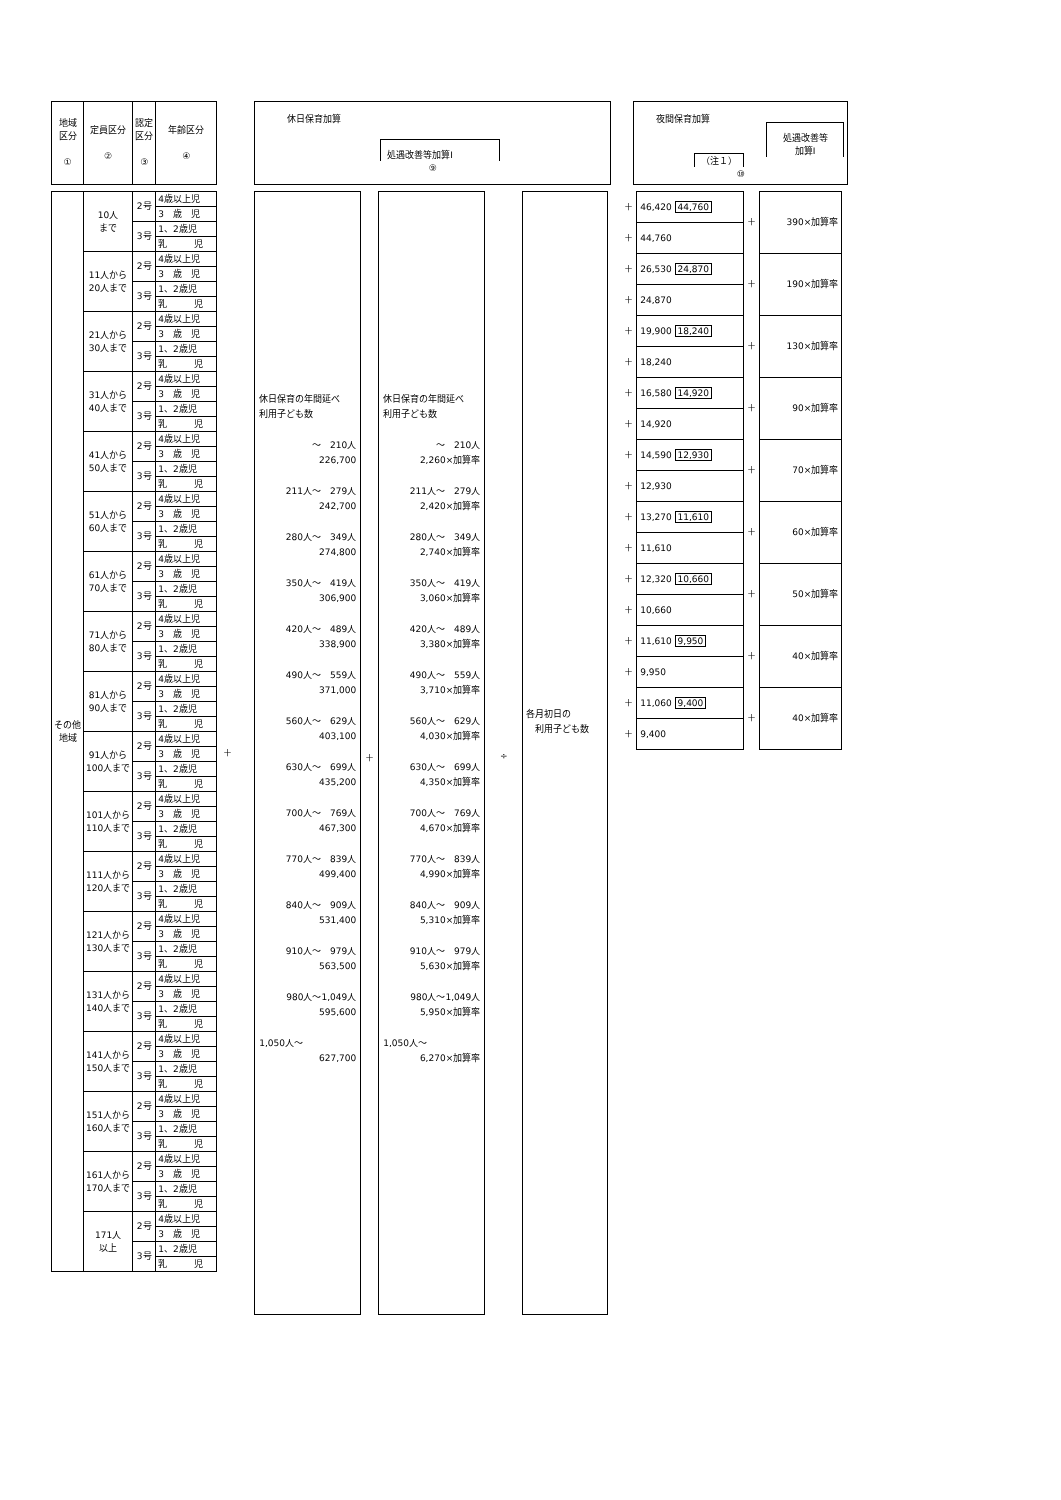| 地域 区分 ① | 定員区分 ② | 認定 区分 ③ | 年齢区分 ④ |
| --- | --- | --- | --- |
| その他 地域 | 10人 まで | 2号 | 4歳以上児 |
| | | | 3 歳 児 |
| | | 3号 | 1、2歳児 |
| | | | 乳 児 |
| | 11人から 20人まで | 2号 | 4歳以上児 |
| | | | 3 歳 児 |
| | | 3号 | 1、2歳児 |
| | | | 乳 児 |
| | 21人から 30人まで | 2号 | 4歳以上児 |
| | | | 3 歳 児 |
| | | 3号 | 1、2歳児 |
| | | | 乳 児 |
| | 31人から 40人まで | 2号 | 4歳以上児 |
| | | | 3 歳 児 |
| | | 3号 | 1、2歳児 |
| | | | 乳 児 |
| | 41人から 50人まで | 2号 | 4歳以上児 |
| | | | 3 歳 児 |
| | | 3号 | 1、2歳児 |
| | | | 乳 児 |
| | 51人から 60人まで | 2号 | 4歳以上児 |
| | | | 3 歳 児 |
| | | 3号 | 1、2歳児 |
| | | | 乳 児 |
| | 61人から 70人まで | 2号 | 4歳以上児 |
| | | | 3 歳 児 |
| | | 3号 | 1、2歳児 |
| | | | 乳 児 |
| | 71人から 80人まで | 2号 | 4歳以上児 |
| | | | 3 歳 児 |
| | | 3号 | 1、2歳児 |
| | | | 乳 児 |
| | 81人から 90人まで | 2号 | 4歳以上児 |
| | | | 3 歳 児 |
| | | 3号 | 1、2歳児 |
| | | | 乳 児 |
| | 91人から 100人まで | 2号 | 4歳以上児 |
| | | | 3 歳 児 |
| | | 3号 | 1、2歳児 |
| | | | 乳 児 |
| | 101人から 110人まで | 2号 | 4歳以上児 |
| | | | 3 歳 児 |
| | | 3号 | 1、2歳児 |
| | | | 乳 児 |
| | 111人から 120人まで | 2号 | 4歳以上児 |
| | | | 3 歳 児 |
| | | 3号 | 1、2歳児 |
| | | | 乳 児 |
| | 121人から 130人まで | 2号 | 4歳以上児 |
| | | | 3 歳 児 |
| | | 3号 | 1、2歳児 |
| | | | 乳 児 |
| | 131人から 140人まで | 2号 | 4歳以上児 |
| | | | 3 歳 児 |
| | | 3号 | 1、2歳児 |
| | | | 乳 児 |
| | 141人から 150人まで | 2号 | 4歳以上児 |
| | | | 3 歳 児 |
| | | 3号 | 1、2歳児 |
| | | | 乳 児 |
| | 151人から 160人まで | 2号 | 4歳以上児 |
| | | | 3 歳 児 |
| | | 3号 | 1、2歳児 |
| | | | 乳 児 |
| | 161人から 170人まで | 2号 | 4歳以上児 |
| | | | 3 歳 児 |
| | | 3号 | 1、2歳児 |
| | | | 乳 児 |
| | 171人 以上 | 2号 | 4歳以上児 |
| | | | 3 歳 児 |
| | | 3号 | 1、2歳児 |
| | | | 乳 児 |
＋
休日保育加算
処遇改善等加算Ⅰ
⑨
休日保育の年間延べ
利用子ども数
～　210人
226,700
211人～　279人
242,700
280人～　349人
274,800
350人～　419人
306,900
420人～　489人
338,900
490人～　559人
371,000
560人～　629人
403,100
630人～　699人
435,200
700人～　769人
467,300
770人～　839人
499,400
840人～　909人
531,400
910人～　979人
563,500
980人～1,049人
595,600
1,050人～
627,700
＋
休日保育の年間延べ
利用子ども数
～　210人
2,260×加算率
211人～　279人
2,420×加算率
280人～　349人
2,740×加算率
350人～　419人
3,060×加算率
420人～　489人
3,380×加算率
490人～　559人
3,710×加算率
560人～　629人
4,030×加算率
630人～　699人
4,350×加算率
700人～　769人
4,670×加算率
770人～　839人
4,990×加算率
840人～　909人
5,310×加算率
910人～　979人
5,630×加算率
980人～1,049人
5,950×加算率
1,050人～
6,270×加算率
÷
各月初日の
　利用子ども数
夜間保育加算
処遇改善等
加算Ⅰ
（注１）
⑩
| ＋ | 46,420 44,760 | ＋ | 390×加算率 |
| ＋ | 44,760 | | |
| ＋ | 26,530 24,870 | ＋ | 190×加算率 |
| ＋ | 24,870 | | |
| ＋ | 19,900 18,240 | ＋ | 130×加算率 |
| ＋ | 18,240 | | |
| ＋ | 16,580 14,920 | ＋ | 90×加算率 |
| ＋ | 14,920 | | |
| ＋ | 14,590 12,930 | ＋ | 70×加算率 |
| ＋ | 12,930 | | |
| ＋ | 13,270 11,610 | ＋ | 60×加算率 |
| ＋ | 11,610 | | |
| ＋ | 12,320 10,660 | ＋ | 50×加算率 |
| ＋ | 10,660 | | |
| ＋ | 11,610 9,950 | ＋ | 40×加算率 |
| ＋ | 9,950 | | |
| ＋ | 11,060 9,400 | ＋ | 40×加算率 |
| ＋ | 9,400 | | |